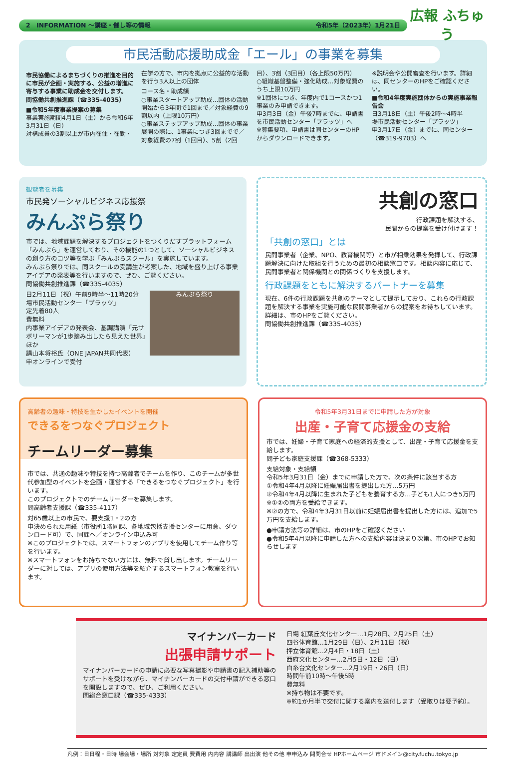2　INFORMATION ～講座・催し等の情報 令和5年（2023年）1月21日
広報 ふちゅう
市民活動応援助成金「エール」の事業を募集
市民協働によるまちづくりの推進を目的に市民が企画・実施する、公益の増進に寄与する事業に助成金を交付します。
問協働共創推進課（☎335-4035）
■令和5年度事業提案の募集
事業実施期間4月1日（土）から令和6年3月31日（日）
対構成員の3割以上が市内在住・在勤・在学の方で、市内を拠点に公益的な活動を行う3人以上の団体
コース名・助成額
○事業スタートアップ助成…団体の活動開始から3年間で1回まで／対象経費の9割以内（上限10万円）
○事業ステップアップ助成…団体の事業展開の際に、1事業につき3回までで／対象経費の7割（1回目）、5割（2回目）、3割（3回目）（各上限50万円）
○組織基盤整備・強化助成…対象経費のうち上限10万円
※1団体につき、年度内で1コースかつ1事業のみ申請できます。
申3月3日（金）午後7時までに、申請書を市民活動センター「プラッツ」へ
※募集要項、申請書は同センターのHPからダウンロードできます。
※説明会や公開審査を行います。詳細は、同センターのHPをご確認ください。
■令和4年度実施団体からの実施事業報告会
日3月18日（土）午後2時～4時半
場市民活動センター「プラッツ」
申3月17日（金）までに、同センター（☎319-9703）へ
観覧者を募集
市民発ソーシャルビジネス応援祭
みんぷら祭り
市では、地域課題を解決するプロジェクトをつくりだすプラットフォーム「みんぷら」を運営しており、その機能の1つとして、ソーシャルビジネスの創り方のコツ等を学ぶ「みんぷらスクール」を実施しています。
みんぷら祭りでは、同スクールの受講生が考案した、地域を盛り上げる事業アイデアの発表等を行いますので、ぜひ、ご覧ください。
問協働共創推進課（☎335-4035）
みんぷら祭り
日2月11日（祝）午前9時半～11時20分
場市民活動センター「プラッツ」
定先着80人
費無料
内事業アイデアの発表会、基調講演「元サボリーマンが1歩踏み出したら見えた世界」ほか
講山本将裕氏（ONE JAPAN共同代表）
申オンラインで受付
共創の窓口
行政課題を解決する、
民間からの提案を受け付けます！
「共創の窓口」とは
民間事業者（企業、NPO、教育機関等）と市が相乗効果を発揮して、行政課題解決に向けた取組を行うための最初の相談窓口です。相談内容に応じて、民間事業者と関係機関との関係づくりを支援します。
行政課題をともに解決するパートナーを募集
現在、6件の行政課題を共創のテーマとして提示しており、これらの行政課題を解決する事業を実施可能な民間事業者からの提案をお待ちしています。
詳細は、市のHPをご覧ください。
問協働共創推進課（☎335-4035）
高齢者の趣味・特技を生かしたイベントを開催
できるをつなぐプロジェクト
チームリーダー募集
市では、共通の趣味や特技を持つ高齢者でチームを作り、このチームが多世代参加型のイベントを企画・運営する「できるをつなぐプロジェクト」を行います。
このプロジェクトでのチームリーダーを募集します。
問高齢者支援課（☎335-4117）
対65歳以上の市民で、要支援1・2の方
申決められた用紙（市役所1階同課、各地域包括支援センターに用意、ダウンロード可）で、同課へ／オンライン申込み可
※このプロジェクトでは、スマートフォンのアプリを使用してチーム作り等を行います。
※スマートフォンをお持ちでない方には、無料で貸し出します。チームリーダーに対しては、アプリの使用方法等を紹介するスマートフォン教室を行います。
令和5年3月31日までに申請した方が対象
出産・子育て応援金の支給
市では、妊婦・子育て家庭への経済的支援として、出産・子育て応援金を支給します。
問子ども家庭支援課（☎368-5333）
支給対象・支給額
令和5年3月31日（金）までに申請した方で、次の条件に該当する方
①令和4年4月以降に妊娠届出書を提出した方…5万円
②令和4年4月以降に生まれた子どもを養育する方…子ども1人につき5万円
※①②の両方を受給できます。
※②の方で、令和4年3月31日以前に妊娠届出書を提出した方には、追加で5万円を支給します。
●申請方法等の詳細は、市のHPをご確認ください
●令和5年4月以降に申請した方への支給内容は決まり次第、市のHPでお知らせします
マイナンバーカード
出張申請サポート
マイナンバーカードの申請に必要な写真撮影や申請書の記入補助等のサポートを受けながら、マイナンバーカードの交付申請ができる窓口を開設しますので、ぜひ、ご利用ください。
問総合窓口課（☎335-4333）
日場 紅葉丘文化センター…1月28日、2月25日（土）
四谷体育館…1月29日（日）、2月11日（祝）
押立体育館…2月4日・18日（土）
西府文化センター…2月5日・12日（日）
白糸台文化センター…2月19日・26日（日）
時間午前10時～午後5時
費無料
※持ち物は不要です。
※約1か月半で交付に関する案内を送付します（受取りは要予約）。
凡例：日日程・日時 場会場・場所 対対象 定定員 費費用 内内容 講講師 出出演 他その他 申申込み 問問合せ HPホームページ 市ドメイン@city.fuchu.tokyo.jp